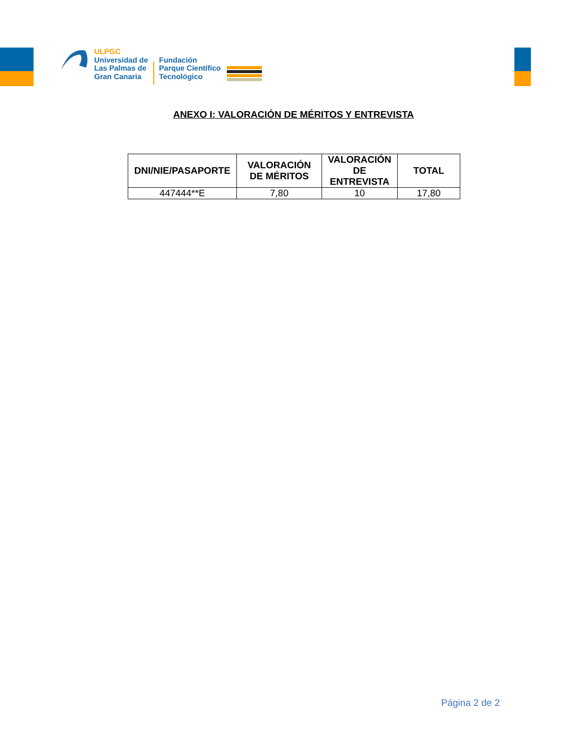ULPGC
Universidad de
Las Palmas de
Gran Canaria
Fundación
Parque Científico
Tecnológico
ANEXO I: VALORACIÓN DE MÉRITOS Y ENTREVISTA
| DNI/NIE/PASAPORTE | VALORACIÓN DE MÉRITOS | VALORACIÓN DE ENTREVISTA | TOTAL |
| --- | --- | --- | --- |
| 447444**E | 7,80 | 10 | 17,80 |
Página 2 de 2